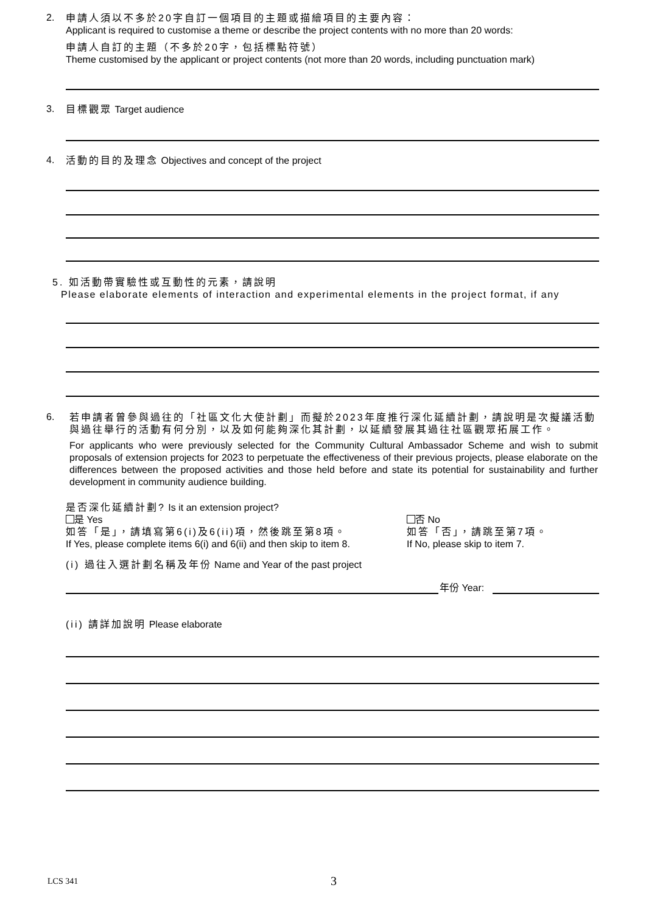2.
申請人須以不多於20字自訂一個項目的主題或描繪項目的主要內容：
Applicant is required to customise a theme or describe the project contents with no more than 20 words:
申請人自訂的主題（不多於20字，包括標點符號）
Theme customised by the applicant or project contents (not more than 20 words, including punctuation mark)
3.
目標觀眾 Target audience
4.
活動的目的及理念 Objectives and concept of the project
5. 如活動帶實驗性或互動性的元素，請說明
Please elaborate elements of interaction and experimental elements in the project format, if any
6.
若申請者曾參與過往的「社區文化大使計劃」而擬於2023年度推行深化延續計劃，請說明是次擬議活動與過往舉行的活動有何分別，以及如何能夠深化其計劃，以延續發展其過往社區觀眾拓展工作。
For applicants who were previously selected for the Community Cultural Ambassador Scheme and wish to submit proposals of extension projects for 2023 to perpetuate the effectiveness of their previous projects, please elaborate on the differences between the proposed activities and those held before and state its potential for sustainability and further development in community audience building.
是否深化延續計劃? Is it an extension project?
是 Yes
如答「是」，請填寫第6(i)及6(ii)項，然後跳至第8項。
If Yes, please complete items 6(i) and 6(ii) and then skip to item 8.
否 No
如答「否」，請跳至第7項。
If No, please skip to item 7.
(i) 過往入選計劃名稱及年份 Name and Year of the past project
年份 Year:
(ii) 請詳加說明 Please elaborate
LCS 341 3